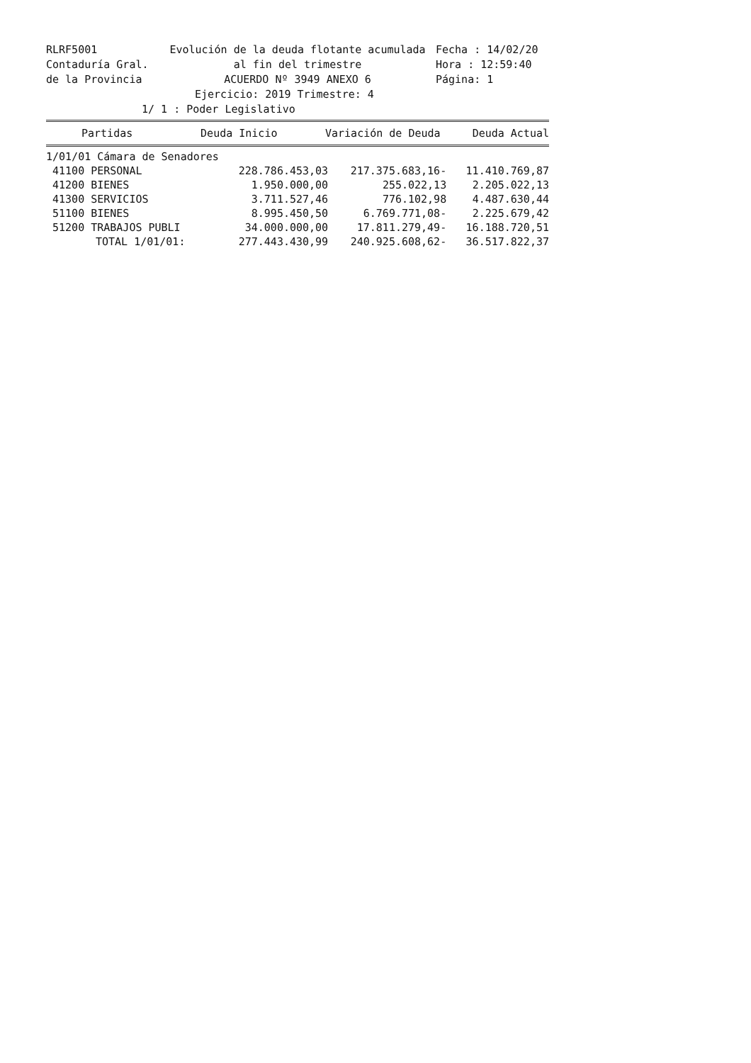RLRF5001
Evolución de la deuda flotante acumulada
Fecha : 14/02/20
Contaduría Gral.
al fin del trimestre
Hora : 12:59:40
de la Provincia
ACUERDO Nº 3949 ANEXO 6
Página: 1
Ejercicio: 2019 Trimestre: 4
1/ 1 : Poder Legislativo
| Partidas | Deuda Inicio | Variación de Deuda | Deuda Actual |
| --- | --- | --- | --- |
| 1/01/01 Cámara de Senadores | | | |
| 41100 PERSONAL | 228.786.453,03 | 217.375.683,16- | 11.410.769,87 |
| 41200 BIENES | 1.950.000,00 | 255.022,13 | 2.205.022,13 |
| 41300 SERVICIOS | 3.711.527,46 | 776.102,98 | 4.487.630,44 |
| 51100 BIENES | 8.995.450,50 | 6.769.771,08- | 2.225.679,42 |
| 51200 TRABAJOS PUBLI | 34.000.000,00 | 17.811.279,49- | 16.188.720,51 |
| TOTAL 1/01/01: | 277.443.430,99 | 240.925.608,62- | 36.517.822,37 |